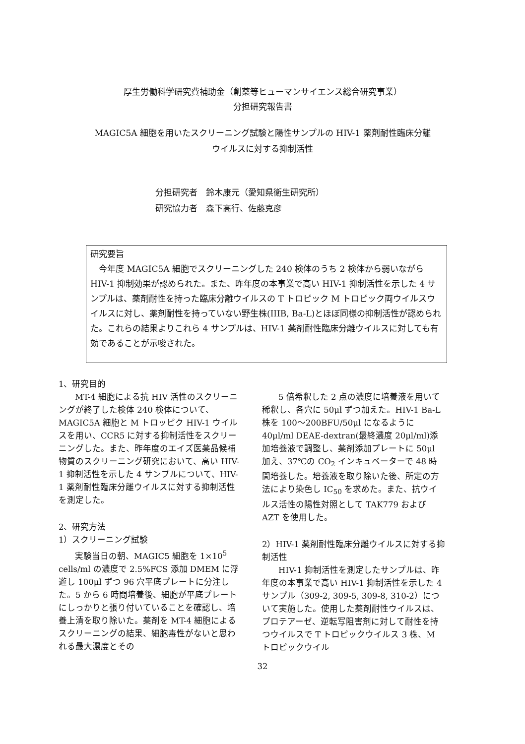厚生労働科学研究費補助金（創薬等ヒューマンサイエンス総合研究事業）
分担研究報告書
MAGIC5A 細胞を用いたスクリーニング試験と陽性サンプルの HIV-1 薬剤耐性臨床分離
ウイルスに対する抑制活性
分担研究者　鈴木康元（愛知県衛生研究所）
研究協力者　森下高行、佐藤克彦
研究要旨
　今年度 MAGIC5A 細胞でスクリーニングした 240 検体のうち 2 検体から弱いながら HIV-1 抑制効果が認められた。また、昨年度の本事業で高い HIV-1 抑制活性を示した 4 サンプルは、薬剤耐性を持った臨床分離ウイルスの T トロピック M トロピック両ウイルスウイルスに対し、薬剤耐性を持っていない野生株(IIIB, Ba-L)とほぼ同様の抑制活性が認められた。これらの結果よりこれら 4 サンプルは、HIV-1 薬剤耐性臨床分離ウイルスに対しても有効であることが示唆された。
1、研究目的
MT-4 細胞による抗 HIV 活性のスクリーニングが終了した検体 240 検体について、MAGIC5A 細胞と M トロッピク HIV-1 ウイルスを用い、CCR5 に対する抑制活性をスクリーニングした。また、昨年度のエイズ医薬品候補物質のスクリーニング研究において、高い HIV-1 抑制活性を示した 4 サンプルについて、HIV-1 薬剤耐性臨床分離ウイルスに対する抑制活性を測定した。
2、研究方法
1）スクリーニング試験
実験当日の朝、MAGIC5 細胞を 1×10<sup>5</sup> cells/ml の濃度で 2.5%FCS 添加 DMEM に浮遊し 100μl ずつ 96 穴平底プレートに分注した。5 から 6 時間培養後、細胞が平底プレートにしっかりと張り付いていることを確認し、培養上清を取り除いた。薬剤を MT-4 細胞によるスクリーニングの結果、細胞毒性がないと思われる最大濃度とその
5 倍希釈した 2 点の濃度に培養液を用いて稀釈し、各穴に 50μl ずつ加えた。HIV-1 Ba-L 株を 100～200BFU/50μl になるように 40μl/ml DEAE-dextran(最終濃度 20μl/ml)添加培養液で調整し、薬剤添加プレートに 50μl 加え、37℃の CO<sub>2</sub> インキュベーターで 48 時間培養した。培養液を取り除いた後、所定の方法により染色し IC<sub>50</sub> を求めた。また、抗ウイルス活性の陽性対照として TAK779 および AZT を使用した。
2）HIV-1 薬剤耐性臨床分離ウイルスに対する抑制活性
HIV-1 抑制活性を測定したサンプルは、昨年度の本事業で高い HIV-1 抑制活性を示した 4 サンプル（309-2, 309-5, 309-8, 310-2）について実施した。使用した薬剤耐性ウイルスは、プロテアーゼ、逆転写阻害剤に対して耐性を持つウイルスで T トロピックウイルス 3 株、M トロピックウイル
32